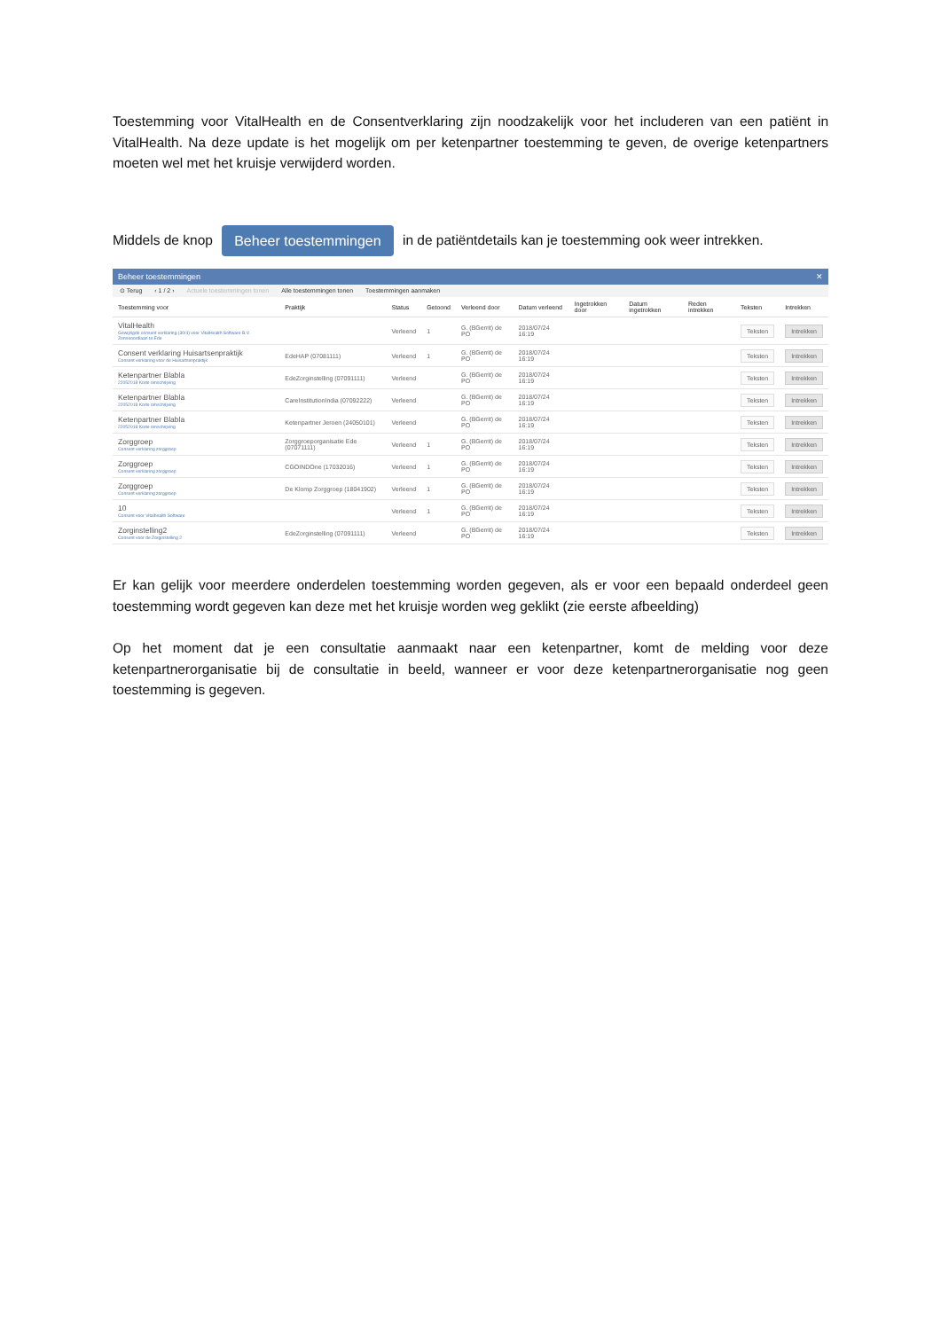Toestemming voor VitalHealth en de Consentverklaring zijn noodzakelijk voor het includeren van een patiënt in VitalHealth. Na deze update is het mogelijk om per ketenpartner toestemming te geven, de overige ketenpartners moeten wel met het kruisje verwijderd worden.
Middels de knop Beheer toestemmingen in de patiëntdetails kan je toestemming ook weer intrekken.
Beheer toestemmingen ✕
⊙ Terug ‹ 1 / 2 › Actuele toestemmingen tonen Alle toestemmingen tonen Toestemmingen aanmaken
| Toestemming voor | Praktijk | Status | Getoond | Verleend door | Datum verleend | Ingetrokken door | Datum ingetrokken | Reden intrekken | Teksten | Intrekken |
| --- | --- | --- | --- | --- | --- | --- | --- | --- | --- | --- |
| VitalHealth Gewijzigde consent verklaring (30/4) voor VitalHealth Software B.V. Zonneoordlaan te Ede | | Verleend | 1 | G. (BGerrit) de PO | 2018/07/24 16:19 | | | | Teksten | Intrekken |
| Consent verklaring Huisartsenpraktijk Consent verklaring voor de Huisartsenpraktijk | EdeHAP (07081111) | Verleend | 1 | G. (BGerrit) de PO | 2018/07/24 16:19 | | | | Teksten | Intrekken |
| Ketenpartner Blabla 22052018 Korte omschrijving | EdeZorginstelling (07091111) | Verleend | | G. (BGerrit) de PO | 2018/07/24 16:19 | | | | Teksten | Intrekken |
| Ketenpartner Blabla 22052018 Korte omschrijving | CareInstitutionIndia (07092222) | Verleend | | G. (BGerrit) de PO | 2018/07/24 16:19 | | | | Teksten | Intrekken |
| Ketenpartner Blabla 22052018 Korte omschrijving | Ketenpartner Jeroen (24050101) | Verleend | | G. (BGerrit) de PO | 2018/07/24 16:19 | | | | Teksten | Intrekken |
| Zorggroep Consent verklaring zorggroep | Zorggroeporganisatie Ede (07071111) | Verleend | 1 | G. (BGerrit) de PO | 2018/07/24 16:19 | | | | Teksten | Intrekken |
| Zorggroep Consent verklaring zorggroep | CGOINDOne (17032016) | Verleend | 1 | G. (BGerrit) de PO | 2018/07/24 16:19 | | | | Teksten | Intrekken |
| Zorggroep Consent verklaring zorggroep | De Klomp Zorggroep (18041902) | Verleend | 1 | G. (BGerrit) de PO | 2018/07/24 16:19 | | | | Teksten | Intrekken |
| 10 Consent voor Vitalhealth Software | | Verleend | 1 | G. (BGerrit) de PO | 2018/07/24 16:19 | | | | Teksten | Intrekken |
| Zorginstelling2 Consent voor de Zorginstelling 2 | EdeZorginstelling (07091111) | Verleend | | G. (BGerrit) de PO | 2018/07/24 16:19 | | | | Teksten | Intrekken |
Er kan gelijk voor meerdere onderdelen toestemming worden gegeven, als er voor een bepaald onderdeel geen toestemming wordt gegeven kan deze met het kruisje worden weg geklikt (zie eerste afbeelding)
Op het moment dat je een consultatie aanmaakt naar een ketenpartner, komt de melding voor deze ketenpartnerorganisatie bij de consultatie in beeld, wanneer er voor deze ketenpartnerorganisatie nog geen toestemming is gegeven.